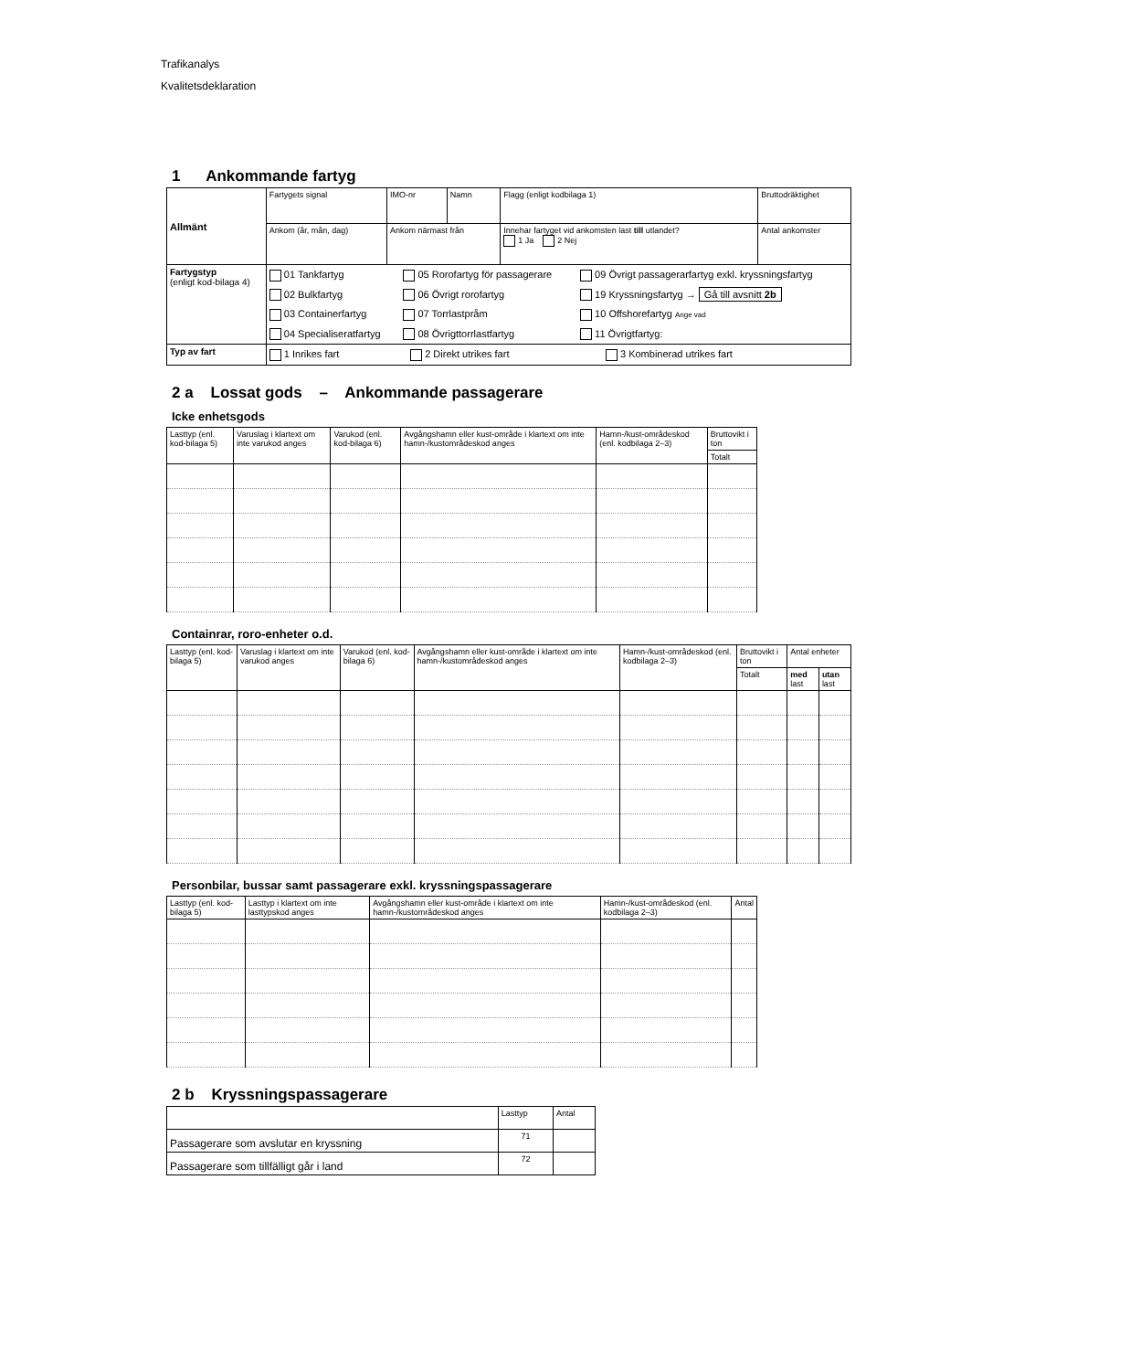Trafikanalys
Kvalitetsdeklaration
1 Ankommande fartyg
| Allmänt | Fartygets signal | IMO-nr | Namn | Flagg (enligt kodbilaga 1) | Bruttodräktighet |
| | Ankom (år, mån, dag) | Ankom närmast från | | Innehar fartyget vid ankomsten last till utlandet? 1 Ja 2 Nej | Antal ankomster |
| Fartygstyp (enligt kod-bilaga 4) | / 01 Tankfartyg / 05 Rorofartyg för passagerare / 09 Övrigt passagerarfartyg exkl. kryssningsfartyg / / 02 Bulkfartyg / 06 Övrigt rorofartyg / 19 Kryssningsfartyg → Gå till avsnitt 2b / / 03 Containerfartyg / 07 Torrlastpråm / 10 Offshorefartyg Ange vad / / 04 Specialiseratfartyg / 08 Övrigttorrlastfartyg / 11 Övrigtfartyg: / | | | | |
| Typ av fart | / 1 Inrikes fart / 2 Direkt utrikes fart / 3 Kombinerad utrikes fart / | | | | |
2 a Lossat gods – Ankommande passagerare
Icke enhetsgods
| Lasttyp (enl. kod-bilaga 5) | Varuslag i klartext om inte varukod anges | Varukod (enl. kod-bilaga 6) | Avgångshamn eller kust-område i klartext om inte hamn-/kustområdeskod anges | Hamn-/kust-områdeskod (enl. kodbilaga 2–3) | Bruttovikt i ton |
| --- | --- | --- | --- | --- | --- |
| | | | | | Totalt |
Containrar, roro-enheter o.d.
| Lasttyp (enl. kod-bilaga 5) | Varuslag i klartext om inte varukod anges | Varukod (enl. kod-bilaga 6) | Avgångshamn eller kust-område i klartext om inte hamn-/kustområdeskod anges | Hamn-/kust-områdeskod (enl. kodbilaga 2–3) | Bruttovikt i ton | Antal enheter | |
| --- | --- | --- | --- | --- | --- | --- | --- |
| | | | | | Totalt | med last | utan last |
Personbilar, bussar samt passagerare exkl. kryssningspassagerare
| Lasttyp (enl. kod-bilaga 5) | Lasttyp i klartext om inte lasttypskod anges | Avgångshamn eller kust-område i klartext om inte hamn-/kustområdeskod anges | Hamn-/kust-områdeskod (enl. kodbilaga 2–3) | Antal |
| --- | --- | --- | --- | --- |
2 b Kryssningspassagerare
| | Lasttyp | Antal |
| --- | --- | --- |
| Passagerare som avslutar en kryssning | 71 | |
| Passagerare som tillfälligt går i land | 72 | |